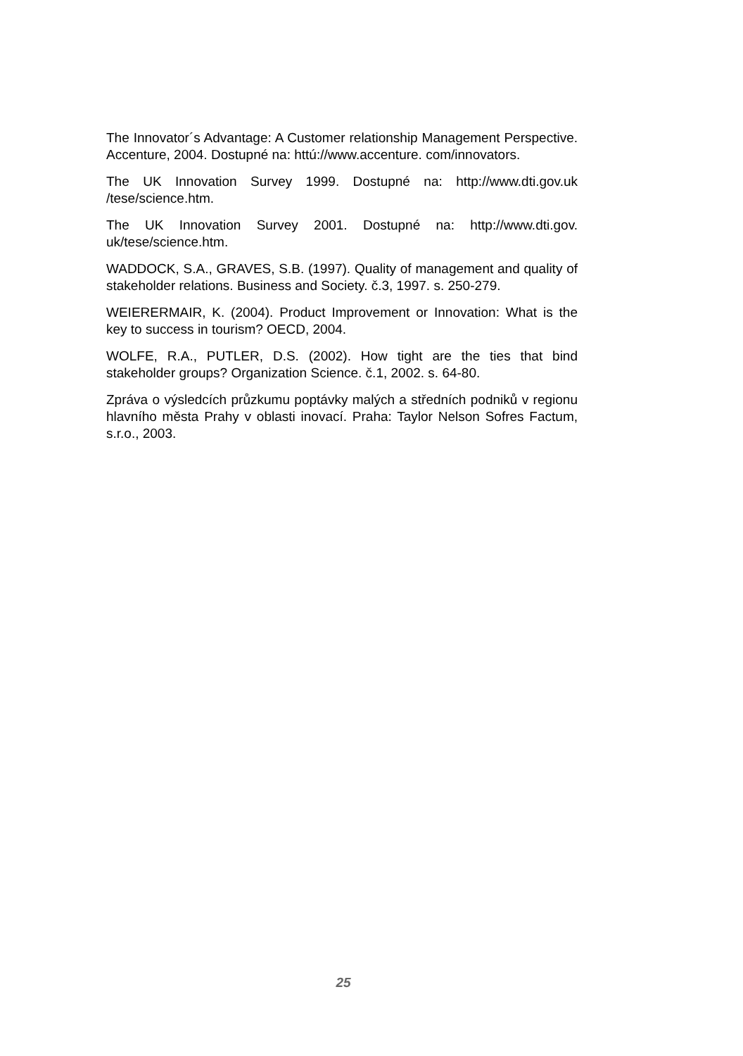The Innovator´s Advantage: A Customer relationship Management Perspective. Accenture, 2004. Dostupné na: httú://www.accenture. com/innovators.
The UK Innovation Survey 1999. Dostupné na: http://www.dti.gov.uk /tese/science.htm.
The UK Innovation Survey 2001. Dostupné na: http://www.dti.gov. uk/tese/science.htm.
WADDOCK, S.A., GRAVES, S.B. (1997). Quality of management and quality of stakeholder relations. Business and Society. č.3, 1997. s. 250-279.
WEIERERMAIR, K. (2004). Product Improvement or Innovation: What is the key to success in tourism? OECD, 2004.
WOLFE, R.A., PUTLER, D.S. (2002). How tight are the ties that bind stakeholder groups? Organization Science. č.1, 2002. s. 64-80.
Zpráva o výsledcích průzkumu poptávky malých a středních podniků v regionu hlavního města Prahy v oblasti inovací. Praha: Taylor Nelson Sofres Factum, s.r.o., 2003.
25